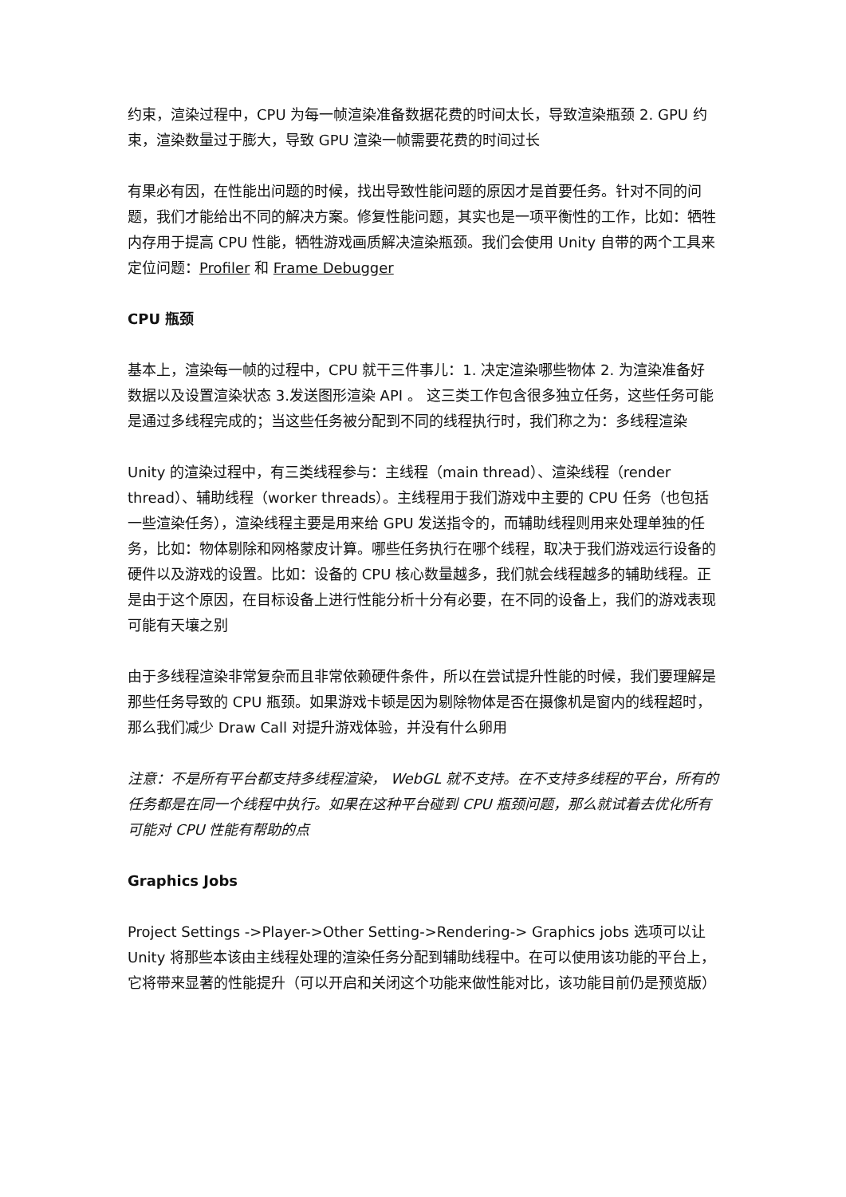约束，渲染过程中，CPU 为每一帧渲染准备数据花费的时间太长，导致渲染瓶颈 2. GPU 约束，渲染数量过于膨大，导致 GPU 渲染一帧需要花费的时间过长
有果必有因，在性能出问题的时候，找出导致性能问题的原因才是首要任务。针对不同的问题，我们才能给出不同的解决方案。修复性能问题，其实也是一项平衡性的工作，比如：牺牲内存用于提高 CPU 性能，牺牲游戏画质解决渲染瓶颈。我们会使用 Unity 自带的两个工具来定位问题：Profiler 和 Frame Debugger
CPU 瓶颈
基本上，渲染每一帧的过程中，CPU 就干三件事儿：1. 决定渲染哪些物体 2. 为渲染准备好数据以及设置渲染状态 3.发送图形渲染 API 。 这三类工作包含很多独立任务，这些任务可能是通过多线程完成的；当这些任务被分配到不同的线程执行时，我们称之为：多线程渲染
Unity 的渲染过程中，有三类线程参与：主线程（main thread）、渲染线程（render thread）、辅助线程（worker threads）。主线程用于我们游戏中主要的 CPU 任务（也包括一些渲染任务），渲染线程主要是用来给 GPU 发送指令的，而辅助线程则用来处理单独的任务，比如：物体剔除和网格蒙皮计算。哪些任务执行在哪个线程，取决于我们游戏运行设备的硬件以及游戏的设置。比如：设备的 CPU 核心数量越多，我们就会线程越多的辅助线程。正是由于这个原因，在目标设备上进行性能分析十分有必要，在不同的设备上，我们的游戏表现可能有天壤之别
由于多线程渲染非常复杂而且非常依赖硬件条件，所以在尝试提升性能的时候，我们要理解是那些任务导致的 CPU 瓶颈。如果游戏卡顿是因为剔除物体是否在摄像机是窗内的线程超时，那么我们减少 Draw Call 对提升游戏体验，并没有什么卵用
注意：不是所有平台都支持多线程渲染， WebGL 就不支持。在不支持多线程的平台，所有的任务都是在同一个线程中执行。如果在这种平台碰到 CPU 瓶颈问题，那么就试着去优化所有可能对 CPU 性能有帮助的点
Graphics Jobs
Project Settings ->Player->Other Setting->Rendering-> Graphics jobs 选项可以让 Unity 将那些本该由主线程处理的渲染任务分配到辅助线程中。在可以使用该功能的平台上，它将带来显著的性能提升（可以开启和关闭这个功能来做性能对比，该功能目前仍是预览版）